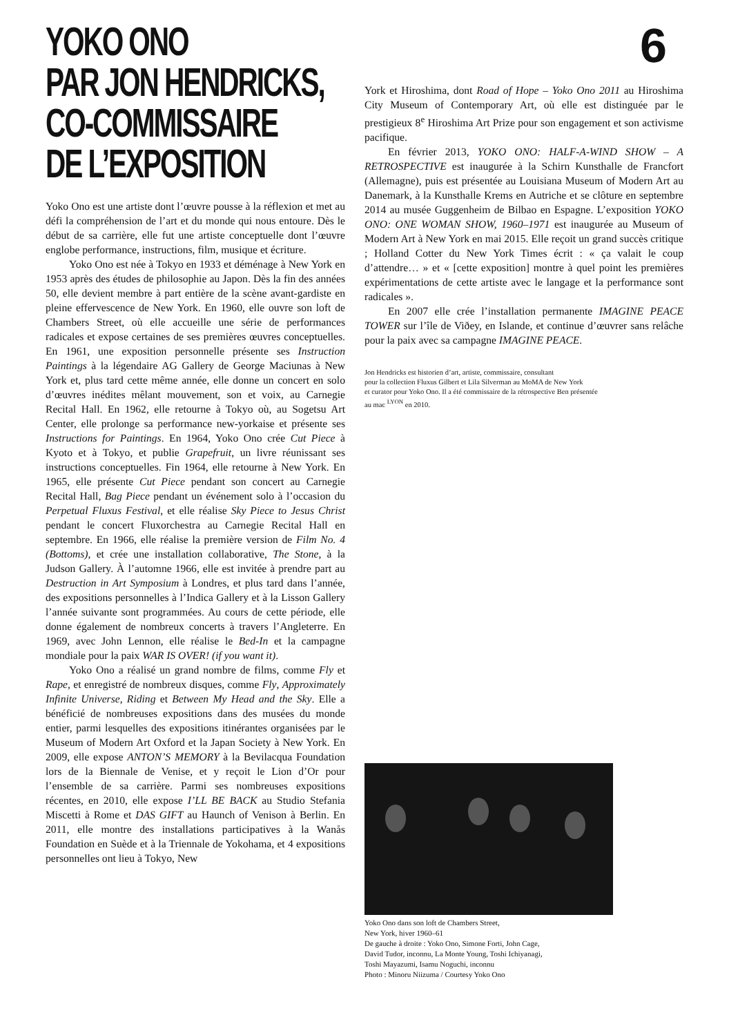6
YOKO ONO
PAR JON HENDRICKS,
CO-COMMISSAIRE
DE L’EXPOSITION
Yoko Ono est une artiste dont l’œuvre pousse à la réflexion et met au défi la compréhension de l’art et du monde qui nous entoure. Dès le début de sa carrière, elle fut une artiste conceptuelle dont l’œuvre englobe performance, instructions, film, musique et écriture.
Yoko Ono est née à Tokyo en 1933 et déménage à New York en 1953 après des études de philosophie au Japon. Dès la fin des années 50, elle devient membre à part entière de la scène avant-gardiste en pleine effervescence de New York. En 1960, elle ouvre son loft de Chambers Street, où elle accueille une série de performances radicales et expose certaines de ses premières œuvres conceptuelles. En 1961, une exposition personnelle présente ses Instruction Paintings à la légendaire AG Gallery de George Maciunas à New York et, plus tard cette même année, elle donne un concert en solo d’œuvres inédites mêlant mouvement, son et voix, au Carnegie Recital Hall. En 1962, elle retourne à Tokyo où, au Sogetsu Art Center, elle prolonge sa performance new-yorkaise et présente ses Instructions for Paintings. En 1964, Yoko Ono crée Cut Piece à Kyoto et à Tokyo, et publie Grapefruit, un livre réunissant ses instructions conceptuelles. Fin 1964, elle retourne à New York. En 1965, elle présente Cut Piece pendant son concert au Carnegie Recital Hall, Bag Piece pendant un événement solo à l’occasion du Perpetual Fluxus Festival, et elle réalise Sky Piece to Jesus Christ pendant le concert Fluxorchestra au Carnegie Recital Hall en septembre. En 1966, elle réalise la première version de Film No. 4 (Bottoms), et crée une installation collaborative, The Stone, à la Judson Gallery. À l’automne 1966, elle est invitée à prendre part au Destruction in Art Symposium à Londres, et plus tard dans l’année, des expositions personnelles à l’Indica Gallery et à la Lisson Gallery l’année suivante sont programmées. Au cours de cette période, elle donne également de nombreux concerts à travers l’Angleterre. En 1969, avec John Lennon, elle réalise le Bed-In et la campagne mondiale pour la paix WAR IS OVER! (if you want it).
Yoko Ono a réalisé un grand nombre de films, comme Fly et Rape, et enregistré de nombreux disques, comme Fly, Approximately Infinite Universe, Riding et Between My Head and the Sky. Elle a bénéficié de nombreuses expositions dans des musées du monde entier, parmi lesquelles des expositions itinérantes organisées par le Museum of Modern Art Oxford et la Japan Society à New York. En 2009, elle expose ANTON’S MEMORY à la Bevilacqua Foundation lors de la Biennale de Venise, et y reçoit le Lion d’Or pour l’ensemble de sa carrière. Parmi ses nombreuses expositions récentes, en 2010, elle expose I’LL BE BACK au Studio Stefania Miscetti à Rome et DAS GIFT au Haunch of Venison à Berlin. En 2011, elle montre des installations participatives à la Wanås Foundation en Suède et à la Triennale de Yokohama, et 4 expositions personnelles ont lieu à Tokyo, New
York et Hiroshima, dont Road of Hope – Yoko Ono 2011 au Hiroshima City Museum of Contemporary Art, où elle est distinguée par le prestigieux 8<sup>e</sup> Hiroshima Art Prize pour son engagement et son activisme pacifique.
En février 2013, YOKO ONO: HALF-A-WIND SHOW – A RETROSPECTIVE est inaugurée à la Schirn Kunsthalle de Francfort (Allemagne), puis est présentée au Louisiana Museum of Modern Art au Danemark, à la Kunsthalle Krems en Autriche et se clôture en septembre 2014 au musée Guggenheim de Bilbao en Espagne. L’exposition YOKO ONO: ONE WOMAN SHOW, 1960–1971 est inaugurée au Museum of Modern Art à New York en mai 2015. Elle reçoit un grand succès critique ; Holland Cotter du New York Times écrit : « ça valait le coup d’attendre… » et « [cette exposition] montre à quel point les premières expérimentations de cette artiste avec le langage et la performance sont radicales ».
En 2007 elle crée l’installation permanente IMAGINE PEACE TOWER sur l’île de Viðey, en Islande, et continue d’œuvrer sans relâche pour la paix avec sa campagne IMAGINE PEACE.
Jon Hendricks est historien d’art, artiste, commissaire, consultant
pour la collection Fluxus Gilbert et Lila Silverman au MoMA de New York
et curator pour Yoko Ono. Il a été commissaire de la rétrospective Ben présentée
au mac <sup>LYON</sup> en 2010.
Yoko Ono dans son loft de Chambers Street,
New York, hiver 1960–61
De gauche à droite : Yoko Ono, Simone Forti, John Cage,
David Tudor, inconnu, La Monte Young, Toshi Ichiyanagi,
Toshi Mayazumi, Isamu Noguchi, inconnu
Photo : Minoru Niizuma / Courtesy Yoko Ono